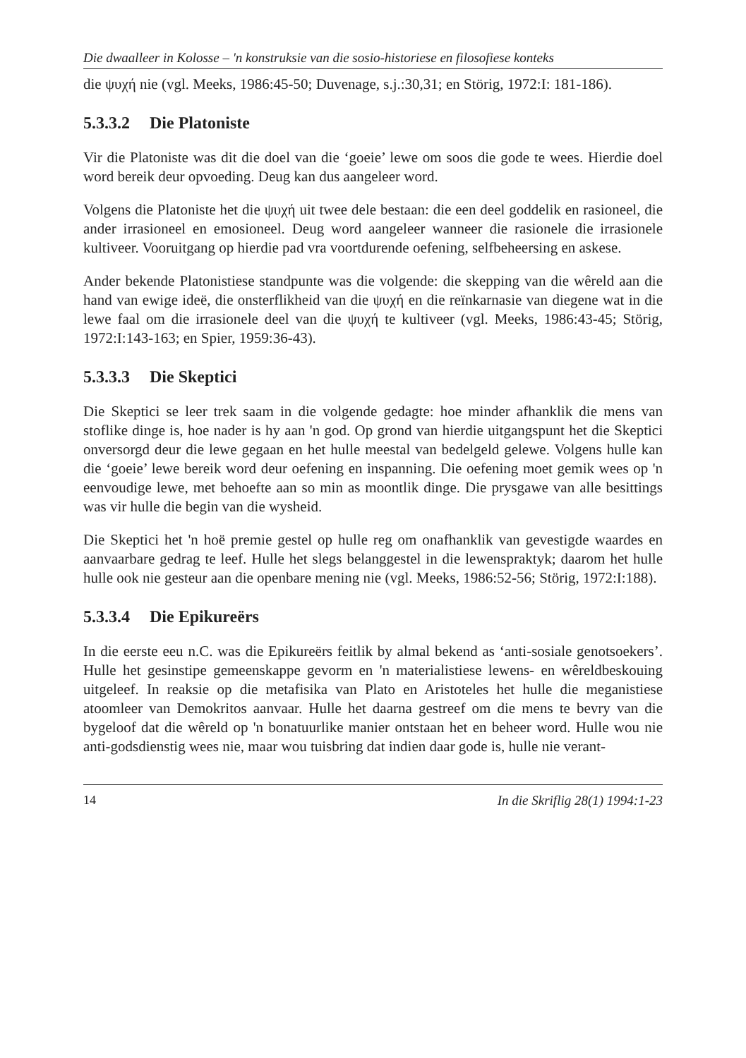Die dwaalleer in Kolosse – 'n konstruksie van die sosio-historiese en filosofiese konteks
die ψυχή nie (vgl. Meeks, 1986:45-50; Duvenage, s.j.:30,31; en Störig, 1972:I: 181-186).
5.3.3.2 Die Platoniste
Vir die Platoniste was dit die doel van die ‘goeie’ lewe om soos die gode te wees. Hierdie doel word bereik deur opvoeding. Deug kan dus aangeleer word.
Volgens die Platoniste het die ψυχή uit twee dele bestaan: die een deel goddelik en rasioneel, die ander irrasioneel en emosioneel. Deug word aangeleer wanneer die rasionele die irrasionele kultiveer. Vooruitgang op hierdie pad vra voortdurende oefening, selfbeheersing en askese.
Ander bekende Platonistiese standpunte was die volgende: die skepping van die wêreld aan die hand van ewige ideë, die onsterflikheid van die ψυχή en die reïnkarnasie van diegene wat in die lewe faal om die irrasionele deel van die ψυχή te kultiveer (vgl. Meeks, 1986:43-45; Störig, 1972:I:143-163; en Spier, 1959:36-43).
5.3.3.3 Die Skeptici
Die Skeptici se leer trek saam in die volgende gedagte: hoe minder afhanklik die mens van stoflike dinge is, hoe nader is hy aan 'n god. Op grond van hierdie uitgangspunt het die Skeptici onversorgd deur die lewe gegaan en het hulle meestal van bedelgeld gelewe. Volgens hulle kan die ‘goeie’ lewe bereik word deur oefening en inspanning. Die oefening moet gemik wees op 'n eenvoudige lewe, met behoefte aan so min as moontlik dinge. Die prysgawe van alle besittings was vir hulle die begin van die wysheid.
Die Skeptici het 'n hoë premie gestel op hulle reg om onafhanklik van gevestigde waardes en aanvaarbare gedrag te leef. Hulle het slegs belanggestel in die lewenspraktyk; daarom het hulle hulle ook nie gesteur aan die openbare mening nie (vgl. Meeks, 1986:52-56; Störig, 1972:I:188).
5.3.3.4 Die Epikureërs
In die eerste eeu n.C. was die Epikureërs feitlik by almal bekend as ‘anti-sosiale genotsoekers’. Hulle het gesinstipe gemeenskappe gevorm en 'n materialistiese lewens- en wêreldbeskouing uitgeleef. In reaksie op die metafisika van Plato en Aristoteles het hulle die meganistiese atoomleer van Demokritos aanvaar. Hulle het daarna gestreef om die mens te bevry van die bygeloof dat die wêreld op 'n bonatuurlike manier ontstaan het en beheer word. Hulle wou nie anti-godsdienstig wees nie, maar wou tuisbring dat indien daar gode is, hulle nie verant-
14 In die Skriflig 28(1) 1994:1-23